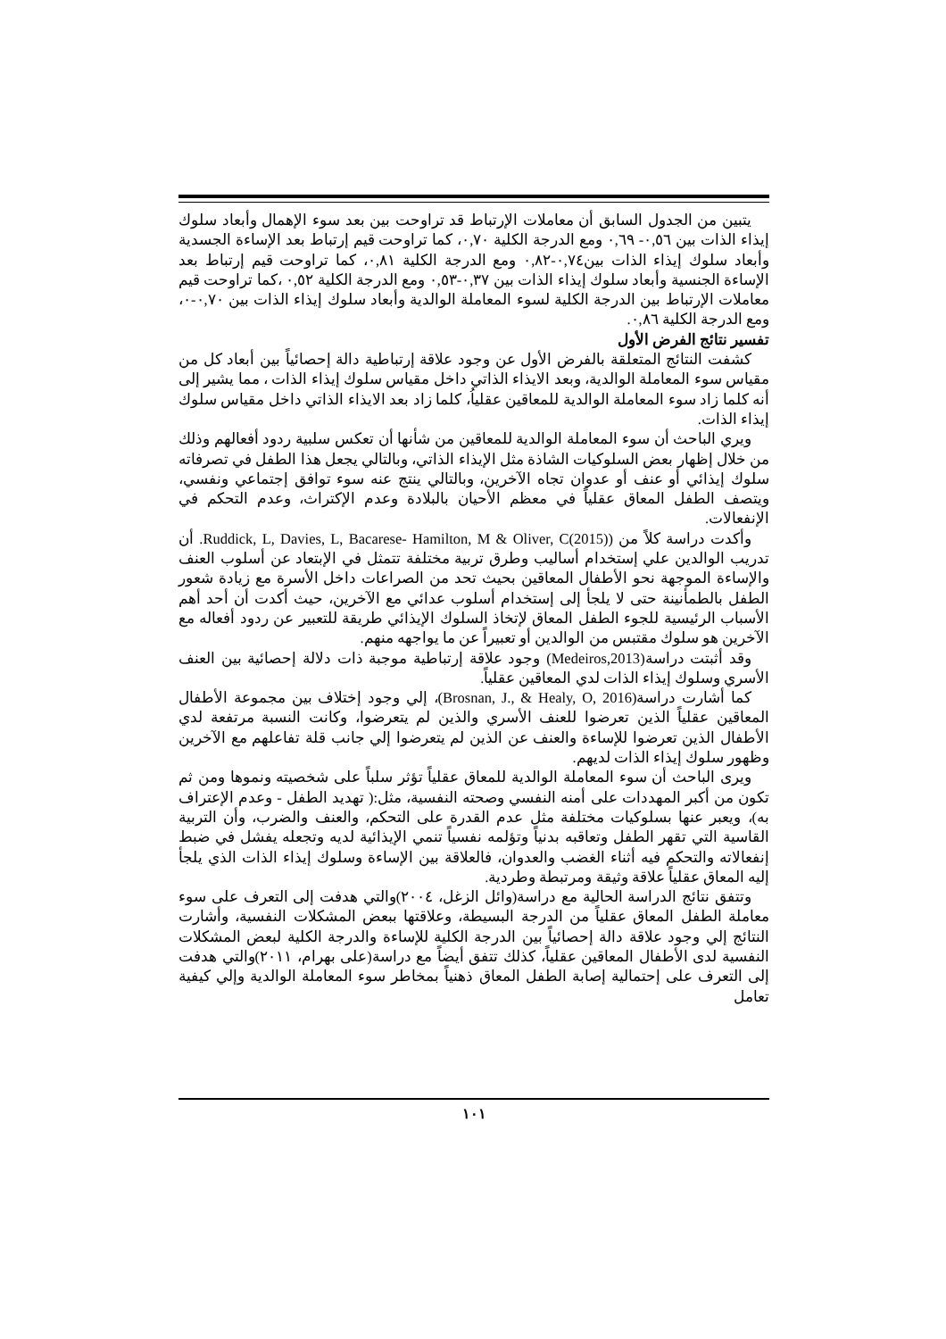يتبين من الجدول السابق أن معاملات الإرتباط قد تراوحت بين بعد سوء الإهمال وأبعاد سلوك إيذاء الذات بين ٠,٥٦- ٠,٦٩ ومع الدرجة الكلية ٠,٧٠، كما تراوحت قيم إرتباط بعد الإساءة الجسدية وأبعاد سلوك إيذاء الذات بين٠,٧٤-٠,٨٢ ومع الدرجة الكلية ٠,٨١، كما تراوحت قيم إرتباط بعد الإساءة الجنسية وأبعاد سلوك إيذاء الذات بين ٠,٣٧-٠,٥٣ ومع الدرجة الكلية ٠,٥٢ ،كما تراوحت قيم معاملات الإرتباط بين الدرجة الكلية لسوء المعاملة الوالدية وأبعاد سلوك إيذاء الذات بين ٠,٧٠-٠، ومع الدرجة الكلية ٠,٨٦.
تفسير نتائج الفرض الأول
كشفت النتائج المتعلقة بالفرض الأول عن وجود علاقة إرتباطية دالة إحصائياً بين أبعاد كل من مقياس سوء المعاملة الوالدية، وبعد الايذاء الذاتي داخل مقياس سلوك إيذاء الذات ، مما يشير إلى أنه كلما زاد سوء المعاملة الوالدية للمعاقين عقلياُ، كلما زاد بعد الايذاء الذاتي داخل مقياس سلوك إيذاء الذات.
ويري الباحث أن سوء المعاملة الوالدية للمعاقين من شأنها أن تعكس سلبية ردود أفعالهم وذلك من خلال إظهار بعض السلوكيات الشاذة مثل الإيذاء الذاتي، وبالتالي يجعل هذا الطفل في تصرفاته سلوك إيذائي أو عنف أو عدوان تجاه الآخرين، وبالتالي ينتج عنه سوء توافق إجتماعي ونفسي، ويتصف الطفل المعاق عقلياً في معظم الأحيان بالبلادة وعدم الإكتراث، وعدم التحكم في الإنفعالات.
وأكدت دراسة كلاً من (Ruddick, L, Davies, L, Bacarese- Hamilton, M & Oliver, C(2015). أن تدريب الوالدين علي إستخدام أساليب وطرق تربية مختلفة تتمثل في الإبتعاد عن أسلوب العنف والإساءة الموجهة نحو الأطفال المعاقين بحيث تحد من الصراعات داخل الأسرة مع زيادة شعور الطفل بالطمأنينة حتى لا يلجأ إلى إستخدام أسلوب عدائي مع الآخرين، حيث أكدت أن أحد أهم الأسباب الرئيسية للجوء الطفل المعاق لإتخاذ السلوك الإيذائي طريقة للتعبير عن ردود أفعاله مع الآخرين هو سلوك مقتبس من الوالدين أو تعبيراً عن ما يواجهه منهم.
وقد أثبتت دراسة(Medeiros,2013) وجود علاقة إرتباطية موجبة ذات دلالة إحصائية بين العنف الأسري وسلوك إيذاء الذات لدي المعاقين عقلياً.
كما أشارت دراسة(Brosnan, J., & Healy, O, 2016)، إلي وجود إختلاف بين مجموعة الأطفال المعاقين عقلياً الذين تعرضوا للعنف الأسري والذين لم يتعرضوا، وكانت النسبة مرتفعة لدي الأطفال الذين تعرضوا للإساءة والعنف عن الذين لم يتعرضوا إلي جانب قلة تفاعلهم مع الآخرين وظهور سلوك إيذاء الذات لديهم.
ويرى الباحث أن سوء المعاملة الوالدية للمعاق عقلياً تؤثر سلباً على شخصيته ونموها ومن ثم تكون من أكبر المهددات على أمنه النفسي وصحته النفسية، مثل:( تهديد الطفل - وعدم الإعتراف به)، ويعبر عنها بسلوكيات مختلفة مثل عدم القدرة على التحكم، والعنف والضرب، وأن التربية القاسية التي تقهر الطفل وتعاقبه بدنياً وتؤلمه نفسياً تنمي الإيذائية لديه وتجعله يفشل في ضبط إنفعالاته والتحكم فيه أثناء الغضب والعدوان، فالعلاقة بين الإساءة وسلوك إيذاء الذات الذي يلجأ إليه المعاق عقلياً علاقة وثيقة ومرتبطة وطردية.
وتتفق نتائج الدراسة الحالية مع دراسة(وائل الزغل، ٢٠٠٤)والتي هدفت إلى التعرف على سوء معاملة الطفل المعاق عقلياً من الدرجة البسيطة، وعلاقتها ببعض المشكلات النفسية، وأشارت النتائج إلي وجود علاقة دالة إحصائياً بين الدرجة الكلية للإساءة والدرجة الكلية لبعض المشكلات النفسية لدى الأطفال المعاقين عقلياً، كذلك تتفق أيضاً مع دراسة(على بهرام، ٢٠١١)والتي هدفت إلى التعرف على إحتمالية إصابة الطفل المعاق ذهنياً بمخاطر سوء المعاملة الوالدية وإلي كيفية تعامل
١٠١